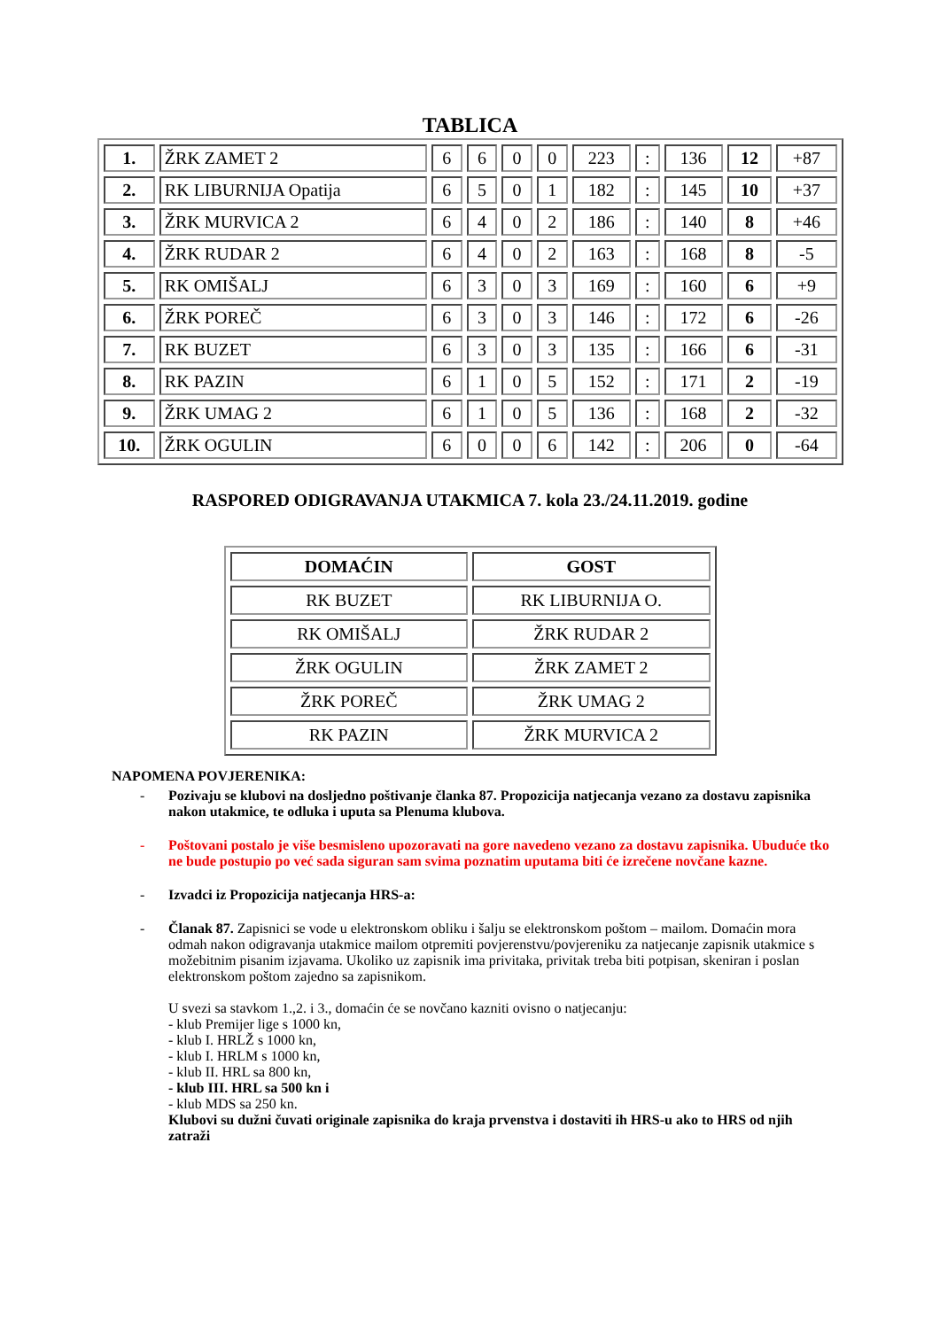TABLICA
| 1. | ŽRK ZAMET 2 | 6 | 6 | 0 | 0 | 223 | : | 136 | 12 | +87 |
| 2. | RK LIBURNIJA Opatija | 6 | 5 | 0 | 1 | 182 | : | 145 | 10 | +37 |
| 3. | ŽRK MURVICA 2 | 6 | 4 | 0 | 2 | 186 | : | 140 | 8 | +46 |
| 4. | ŽRK RUDAR 2 | 6 | 4 | 0 | 2 | 163 | : | 168 | 8 | -5 |
| 5. | RK OMIŠALJ | 6 | 3 | 0 | 3 | 169 | : | 160 | 6 | +9 |
| 6. | ŽRK POREČ | 6 | 3 | 0 | 3 | 146 | : | 172 | 6 | -26 |
| 7. | RK BUZET | 6 | 3 | 0 | 3 | 135 | : | 166 | 6 | -31 |
| 8. | RK PAZIN | 6 | 1 | 0 | 5 | 152 | : | 171 | 2 | -19 |
| 9. | ŽRK UMAG 2 | 6 | 1 | 0 | 5 | 136 | : | 168 | 2 | -32 |
| 10. | ŽRK OGULIN | 6 | 0 | 0 | 6 | 142 | : | 206 | 0 | -64 |
RASPORED ODIGRAVANJA UTAKMICA 7. kola 23./24.11.2019. godine
| DOMAĆIN | GOST |
| --- | --- |
| RK BUZET | RK LIBURNIJA O. |
| RK OMIŠALJ | ŽRK RUDAR 2 |
| ŽRK OGULIN | ŽRK ZAMET 2 |
| ŽRK POREČ | ŽRK UMAG 2 |
| RK PAZIN | ŽRK MURVICA 2 |
NAPOMENA POVJERENIKA:
- Pozivaju se klubovi na dosljedno poštivanje članka 87. Propozicija natjecanja vezano za dostavu zapisnika nakon utakmice, te odluka i uputa sa Plenuma klubova.
- Poštovani postalo je više besmisleno upozoravati na gore navedeno vezano za dostavu zapisnika. Ubuduće tko ne bude postupio po već sada siguran sam svima poznatim uputama biti će izrečene novčane kazne.
- Izvadci iz Propozicija natjecanja HRS-a:
- Članak 87. Zapisnici se vode u elektronskom obliku i šalju se elektronskom poštom – mailom. Domaćin mora odmah nakon odigravanja utakmice mailom otpremiti povjerenstvu/povjereniku za natjecanje zapisnik utakmice s možebitnim pisanim izjavama. Ukoliko uz zapisnik ima privitaka, privitak treba biti potpisan, skeniran i poslan elektronskom poštom zajedno sa zapisnikom.
U svezi sa stavkom 1.,2. i 3., domaćin će se novčano kazniti ovisno o natjecanju:
- klub Premijer lige s 1000 kn,
- klub I. HRLŽ s 1000 kn,
- klub I. HRLM s 1000 kn,
- klub II. HRL sa 800 kn,
- klub III. HRL sa 500 kn i
- klub MDS sa 250 kn.
Klubovi su dužni čuvati originale zapisnika do kraja prvenstva i dostaviti ih HRS-u ako to HRS od njih zatraži